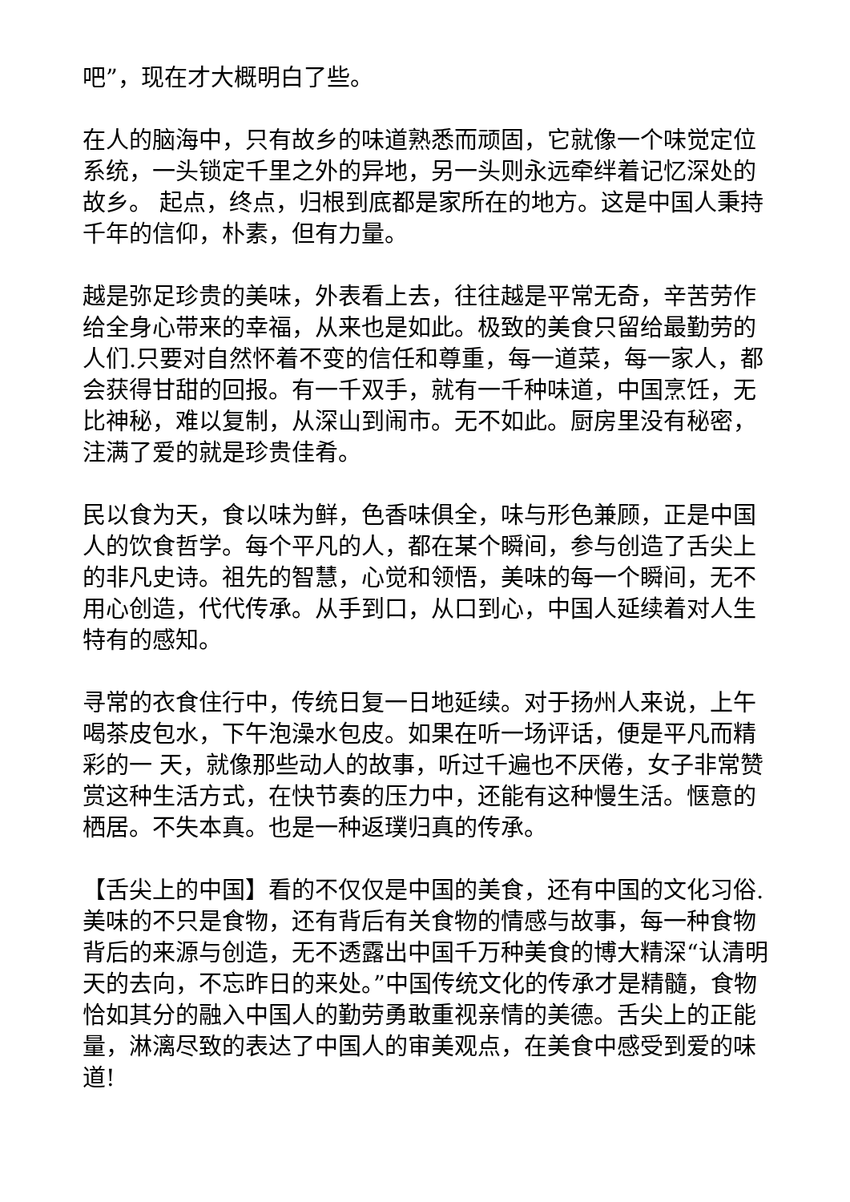吧”，现在才大概明白了些。
在人的脑海中，只有故乡的味道熟悉而顽固，它就像一个味觉定位系统，一头锁定千里之外的异地，另一头则永远牵绊着记忆深处的故乡。 起点，终点，归根到底都是家所在的地方。这是中国人秉持千年的信仰，朴素，但有力量。
越是弥足珍贵的美味，外表看上去，往往越是平常无奇，辛苦劳作给全身心带来的幸福，从来也是如此。极致的美食只留给最勤劳的人们.只要对自然怀着不变的信任和尊重，每一道菜，每一家人，都会获得甘甜的回报。有一千双手，就有一千种味道，中国烹饪，无比神秘，难以复制，从深山到闹市。无不如此。厨房里没有秘密，注满了爱的就是珍贵佳肴。
民以食为天，食以味为鲜，色香味俱全，味与形色兼顾，正是中国人的饮食哲学。每个平凡的人，都在某个瞬间，参与创造了舌尖上的非凡史诗。祖先的智慧，心觉和领悟，美味的每一个瞬间，无不用心创造，代代传承。从手到口，从口到心，中国人延续着对人生特有的感知。
寻常的衣食住行中，传统日复一日地延续。对于扬州人来说，上午喝茶皮包水，下午泡澡水包皮。如果在听一场评话，便是平凡而精彩的一 天，就像那些动人的故事，听过千遍也不厌倦，女子非常赞赏这种生活方式，在快节奏的压力中，还能有这种慢生活。惬意的栖居。不失本真。也是一种返璞归真的传承。
【舌尖上的中国】看的不仅仅是中国的美食，还有中国的文化习俗.美味的不只是食物，还有背后有关食物的情感与故事，每一种食物背后的来源与创造，无不透露出中国千万种美食的博大精深“认清明天的去向，不忘昨日的来处。”中国传统文化的传承才是精髓，食物恰如其分的融入中国人的勤劳勇敢重视亲情的美德。舌尖上的正能量，淋漓尽致的表达了中国人的审美观点，在美食中感受到爱的味道!